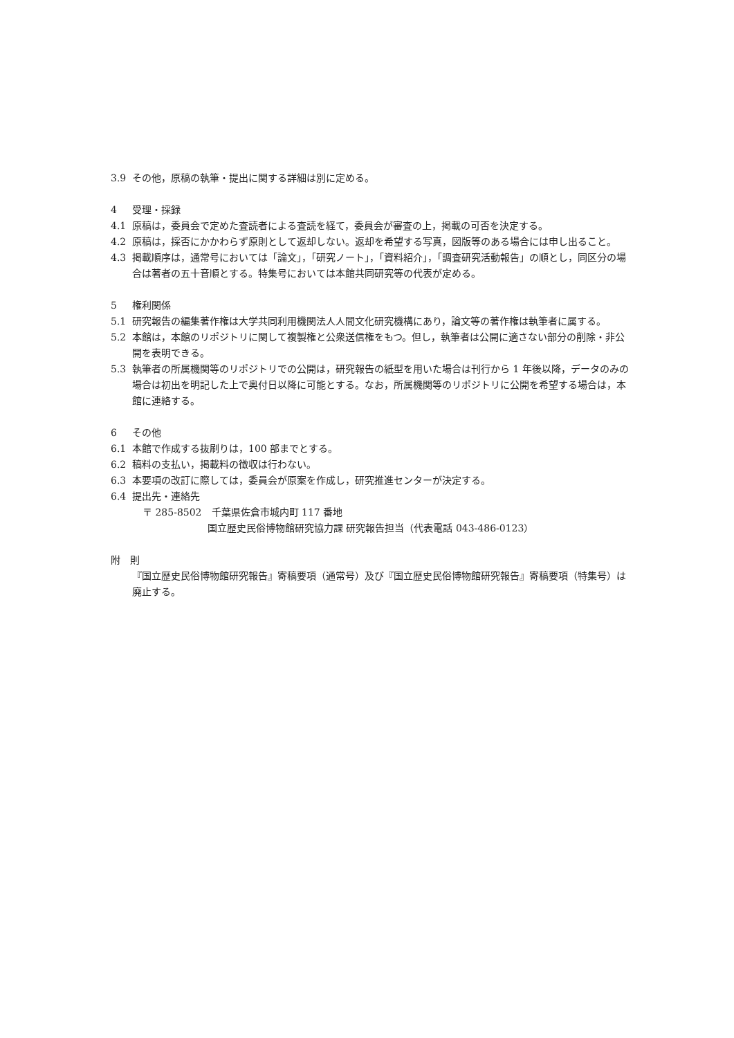3.9 その他，原稿の執筆・提出に関する詳細は別に定める。
4 受理・採録
4.1 原稿は，委員会で定めた査読者による査読を経て，委員会が審査の上，掲載の可否を決定する。
4.2 原稿は，採否にかかわらず原則として返却しない。返却を希望する写真，図版等のある場合には申し出ること。
4.3 掲載順序は，通常号においては「論文」，「研究ノート」，「資料紹介」，「調査研究活動報告」の順とし，同区分の場合は著者の五十音順とする。特集号においては本館共同研究等の代表が定める。
5 権利関係
5.1 研究報告の編集著作権は大学共同利用機関法人人間文化研究機構にあり，論文等の著作権は執筆者に属する。
5.2 本館は，本館のリポジトリに関して複製権と公衆送信権をもつ。但し，執筆者は公開に適さない部分の削除・非公開を表明できる。
5.3 執筆者の所属機関等のリポジトリでの公開は，研究報告の紙型を用いた場合は刊行から 1 年後以降，データのみの場合は初出を明記した上で奥付日以降に可能とする。なお，所属機関等のリポジトリに公開を希望する場合は，本館に連絡する。
6 その他
6.1 本館で作成する抜刷りは，100 部までとする。
6.2 稿料の支払い，掲載料の徴収は行わない。
6.3 本要項の改訂に際しては，委員会が原案を作成し，研究推進センターが決定する。
6.4 提出先・連絡先
〒 285-8502　千葉県佐倉市城内町 117 番地
国立歴史民俗博物館研究協力課 研究報告担当（代表電話 043-486-0123）
附　則
『国立歴史民俗博物館研究報告』寄稿要項（通常号）及び『国立歴史民俗博物館研究報告』寄稿要項（特集号）は廃止する。